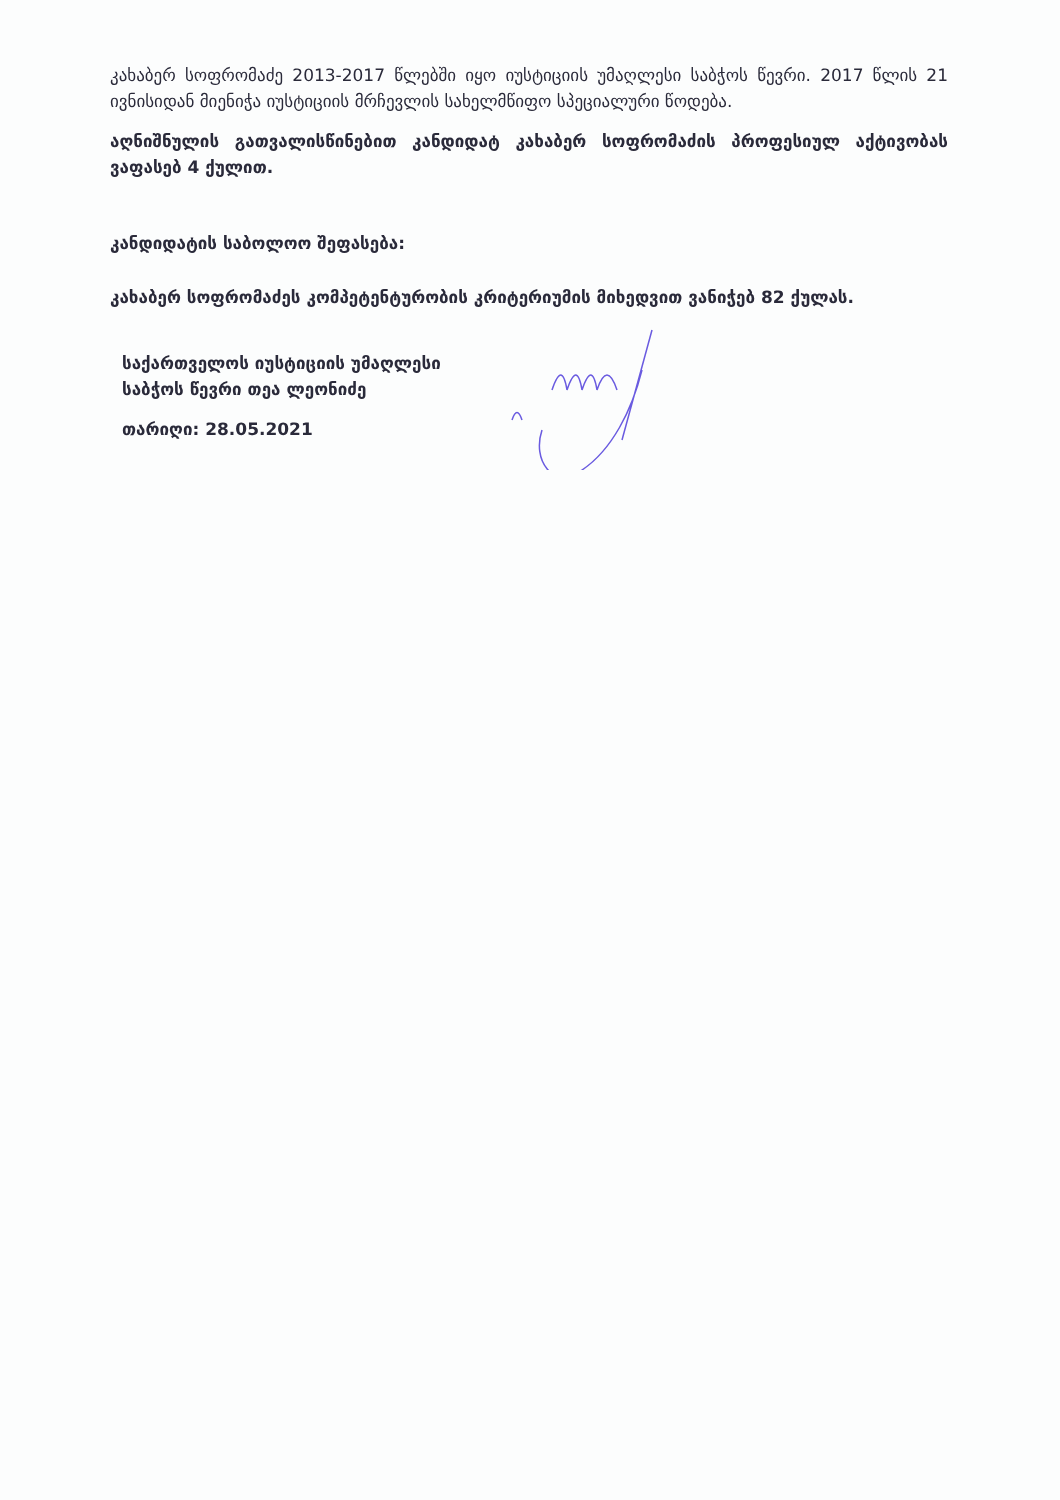კახაბერ სოფრომაძე 2013-2017 წლებში იყო იუსტიციის უმაღლესი საბჭოს წევრი. 2017 წლის 21 ივნისიდან მიენიჭა იუსტიციის მრჩევლის სახელმწიფო სპეციალური წოდება.
აღნიშნულის გათვალისწინებით კანდიდატ კახაბერ სოფრომაძის პროფესიულ აქტივობას ვაფასებ 4 ქულით.
კანდიდატის საბოლოო შეფასება:
კახაბერ სოფრომაძეს კომპეტენტურობის კრიტერიუმის მიხედვით ვანიჭებ 82 ქულას.
საქართველოს იუსტიციის უმაღლესი
საბჭოს წევრი თეა ლეონიძე
თარიღი: 28.05.2021